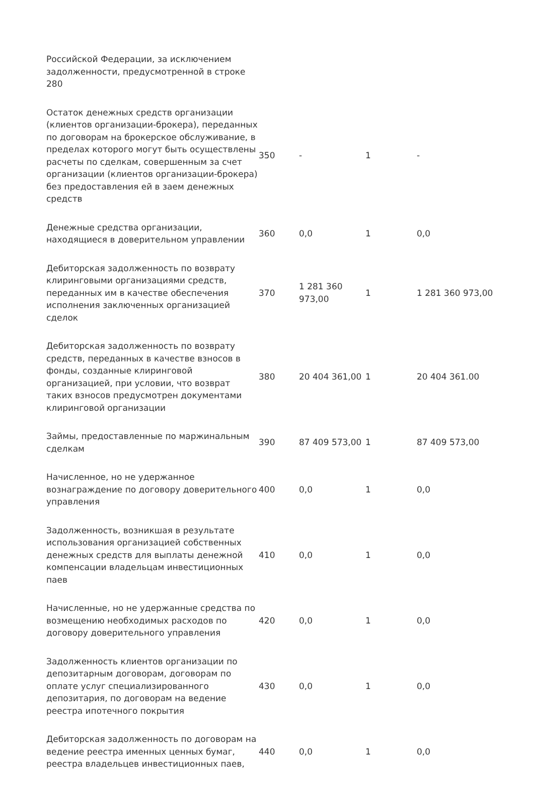| Российской Федерации, за исключением задолженности, предусмотренной в строке 280 | | | | |
| Остаток денежных средств организации (клиентов организации-брокера), переданных по договорам на брокерское обслуживание, в пределах которого могут быть осуществлены расчеты по сделкам, совершенным за счет организации (клиентов организации-брокера) без предоставления ей в заем денежных средств | 350 | - | 1 | - |
| Денежные средства организации, находящиеся в доверительном управлении | 360 | 0,0 | 1 | 0,0 |
| Дебиторская задолженность по возврату клиринговыми организациями средств, переданных им в качестве обеспечения исполнения заключенных организацией сделок | 370 | 1 281 360 973,00 | 1 | 1 281 360 973,00 |
| Дебиторская задолженность по возврату средств, переданных в качестве взносов в фонды, созданные клиринговой организацией, при условии, что возврат таких взносов предусмотрен документами клиринговой организации | 380 | 20 404 361,00 | 1 | 20 404 361.00 |
| Займы, предоставленные по маржинальным сделкам | 390 | 87 409 573,00 | 1 | 87 409 573,00 |
| Начисленное, но не удержанное вознаграждение по договору доверительного управления | 400 | 0,0 | 1 | 0,0 |
| Задолженность, возникшая в результате использования организацией собственных денежных средств для выплаты денежной компенсации владельцам инвестиционных паев | 410 | 0,0 | 1 | 0,0 |
| Начисленные, но не удержанные средства по возмещению необходимых расходов по договору доверительного управления | 420 | 0,0 | 1 | 0,0 |
| Задолженность клиентов организации по депозитарным договорам, договорам по оплате услуг специализированного депозитария, по договорам на ведение реестра ипотечного покрытия | 430 | 0,0 | 1 | 0,0 |
| Дебиторская задолженность по договорам на ведение реестра именных ценных бумаг, реестра владельцев инвестиционных паев, | 440 | 0,0 | 1 | 0,0 |